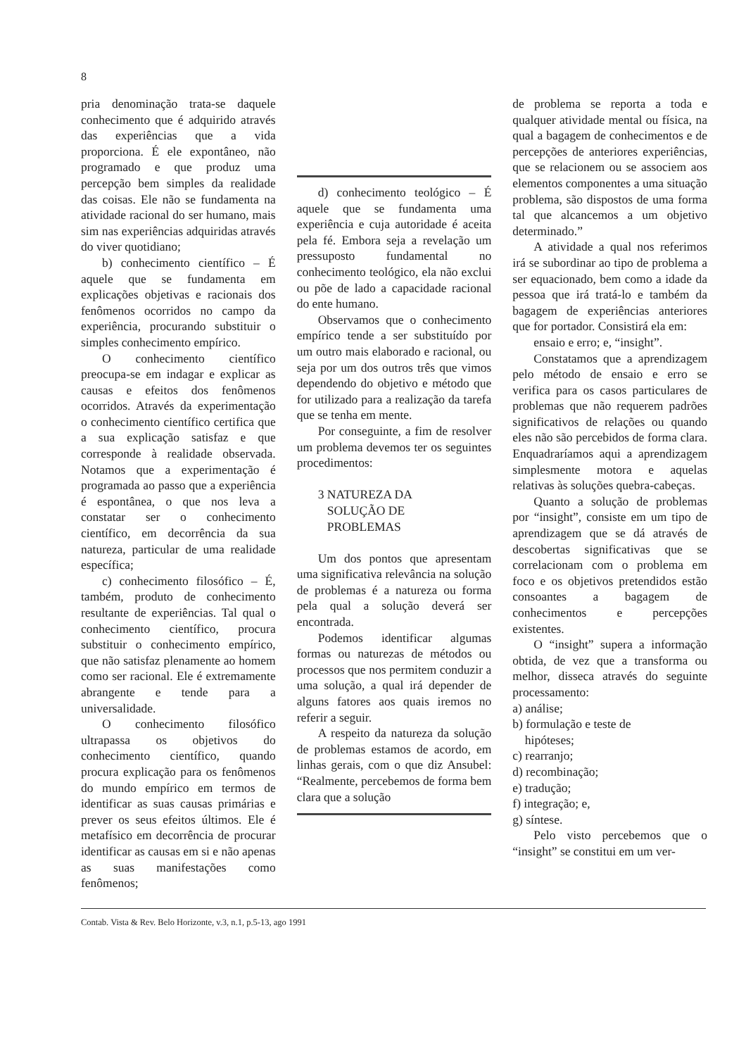8
pria denominação trata-se daquele conhecimento que é adquirido através das experiências que a vida proporciona. É ele expontâneo, não programado e que produz uma percepção bem simples da realidade das coisas. Ele não se fundamenta na atividade racional do ser humano, mais sim nas experiências adquiridas através do viver quotidiano;
b) conhecimento científico – É aquele que se fundamenta em explicações objetivas e racionais dos fenômenos ocorridos no campo da experiência, procurando substituir o simples conhecimento empírico.
O conhecimento científico preocupa-se em indagar e explicar as causas e efeitos dos fenômenos ocorridos. Através da experimentação o conhecimento científico certifica que a sua explicação satisfaz e que corresponde à realidade observada. Notamos que a experimentação é programada ao passo que a experiência é espontânea, o que nos leva a constatar ser o conhecimento científico, em decorrência da sua natureza, particular de uma realidade específica;
c) conhecimento filosófico – É, também, produto de conhecimento resultante de experiências. Tal qual o conhecimento científico, procura substituir o conhecimento empírico, que não satisfaz plenamente ao homem como ser racional. Ele é extremamente abrangente e tende para a universalidade.
O conhecimento filosófico ultrapassa os objetivos do conhecimento científico, quando procura explicação para os fenômenos do mundo empírico em termos de identificar as suas causas primárias e prever os seus efeitos últimos. Ele é metafísico em decorrência de procurar identificar as causas em si e não apenas as suas manifestações como fenômenos;
d) conhecimento teológico – É aquele que se fundamenta uma experiência e cuja autoridade é aceita pela fé. Embora seja a revelação um pressuposto fundamental no conhecimento teológico, ela não exclui ou põe de lado a capacidade racional do ente humano.
Observamos que o conhecimento empírico tende a ser substituído por um outro mais elaborado e racional, ou seja por um dos outros três que vimos dependendo do objetivo e método que for utilizado para a realização da tarefa que se tenha em mente.
Por conseguinte, a fim de resolver um problema devemos ter os seguintes procedimentos:
3 NATUREZA DA
SOLUÇÃO DE
PROBLEMAS
Um dos pontos que apresentam uma significativa relevância na solução de problemas é a natureza ou forma pela qual a solução deverá ser encontrada.
Podemos identificar algumas formas ou naturezas de métodos ou processos que nos permitem conduzir a uma solução, a qual irá depender de alguns fatores aos quais iremos no referir a seguir.
A respeito da natureza da solução de problemas estamos de acordo, em linhas gerais, com o que diz Ansubel: “Realmente, percebemos de forma bem clara que a solução
de problema se reporta a toda e qualquer atividade mental ou física, na qual a bagagem de conhecimentos e de percepções de anteriores experiências, que se relacionem ou se associem aos elementos componentes a uma situação problema, são dispostos de uma forma tal que alcancemos a um objetivo determinado.”
A atividade a qual nos referimos irá se subordinar ao tipo de problema a ser equacionado, bem como a idade da pessoa que irá tratá-lo e também da bagagem de experiências anteriores que for portador. Consistirá ela em:
ensaio e erro; e, “insight”.
Constatamos que a aprendizagem pelo método de ensaio e erro se verifica para os casos particulares de problemas que não requerem padrões significativos de relações ou quando eles não são percebidos de forma clara. Enquadraríamos aqui a aprendizagem simplesmente motora e aquelas relativas às soluções quebra-cabeças.
Quanto a solução de problemas por “insight”, consiste em um tipo de aprendizagem que se dá através de descobertas significativas que se correlacionam com o problema em foco e os objetivos pretendidos estão consoantes a bagagem de conhecimentos e percepções existentes.
O “insight” supera a informação obtida, de vez que a transforma ou melhor, disseca através do seguinte processamento:
a) análise;
b) formulação e teste de
hipóteses;
c) rearranjo;
d) recombinação;
e) tradução;
f) integração; e,
g) síntese.
Pelo visto percebemos que o “insight” se constitui em um ver-
Contab. Vista & Rev. Belo Horizonte, v.3, n.1, p.5-13, ago 1991